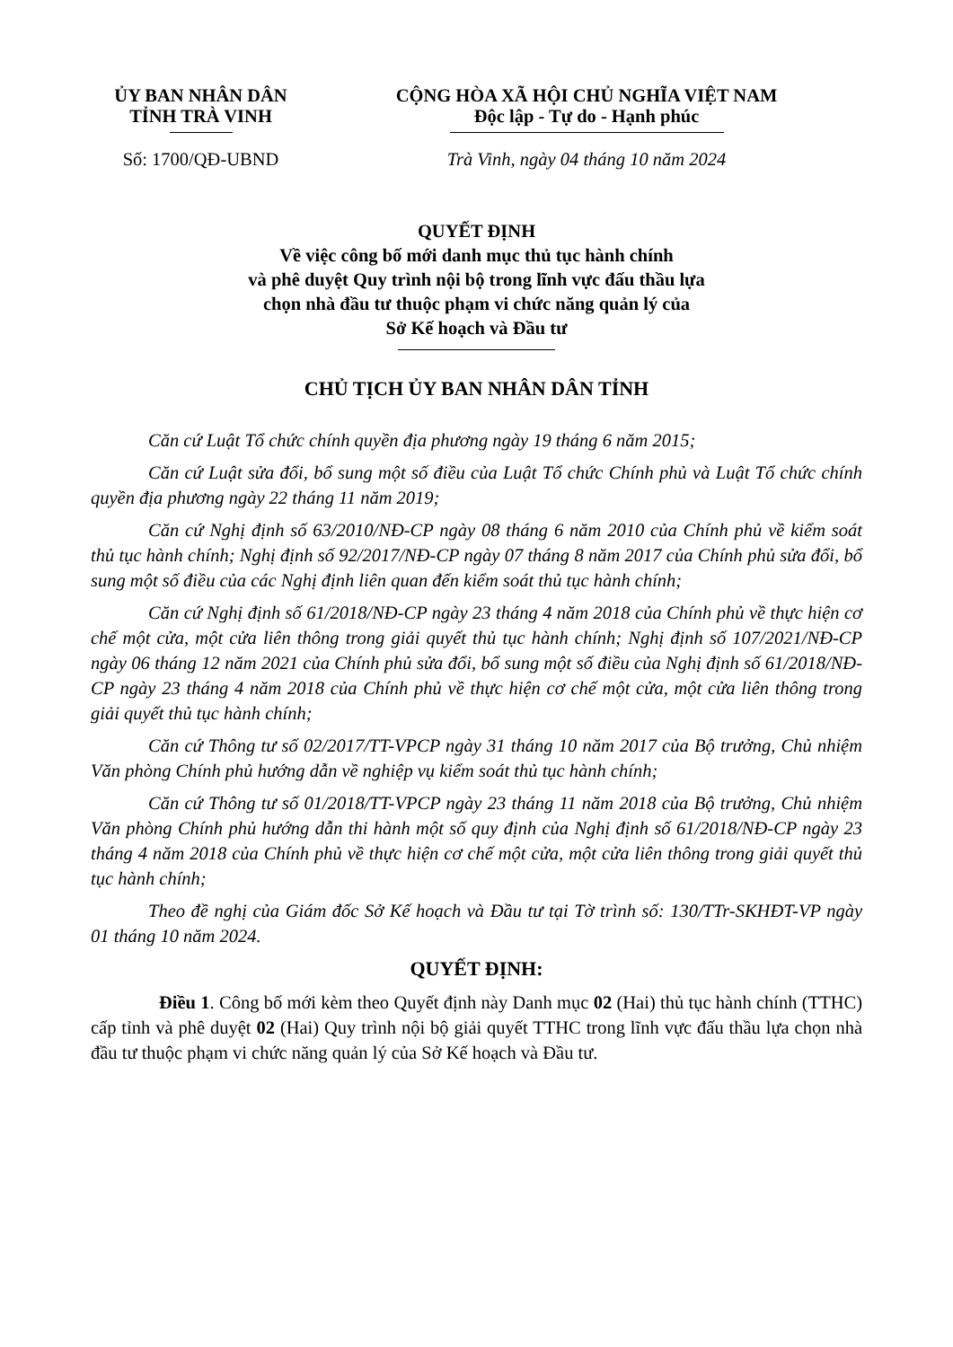ỦY BAN NHÂN DÂN
TỈNH TRÀ VINH
Số: 1700/QĐ-UBND
CỘNG HÒA XÃ HỘI CHỦ NGHĨA VIỆT NAM
Độc lập - Tự do - Hạnh phúc
Trà Vinh, ngày 04 tháng 10 năm 2024
QUYẾT ĐỊNH
Về việc công bố mới danh mục thủ tục hành chính
và phê duyệt Quy trình nội bộ trong lĩnh vực đấu thầu lựa
chọn nhà đầu tư thuộc phạm vi chức năng quản lý của
Sở Kế hoạch và Đầu tư
CHỦ TỊCH ỦY BAN NHÂN DÂN TỈNH
Căn cứ Luật Tổ chức chính quyền địa phương ngày 19 tháng 6 năm 2015;
Căn cứ Luật sửa đổi, bổ sung một số điều của Luật Tổ chức Chính phủ và Luật Tổ chức chính quyền địa phương ngày 22 tháng 11 năm 2019;
Căn cứ Nghị định số 63/2010/NĐ-CP ngày 08 tháng 6 năm 2010 của Chính phủ về kiểm soát thủ tục hành chính; Nghị định số 92/2017/NĐ-CP ngày 07 tháng 8 năm 2017 của Chính phủ sửa đổi, bổ sung một số điều của các Nghị định liên quan đến kiểm soát thủ tục hành chính;
Căn cứ Nghị định số 61/2018/NĐ-CP ngày 23 tháng 4 năm 2018 của Chính phủ về thực hiện cơ chế một cửa, một cửa liên thông trong giải quyết thủ tục hành chính; Nghị định số 107/2021/NĐ-CP ngày 06 tháng 12 năm 2021 của Chính phủ sửa đổi, bổ sung một số điều của Nghị định số 61/2018/NĐ-CP ngày 23 tháng 4 năm 2018 của Chính phủ về thực hiện cơ chế một cửa, một cửa liên thông trong giải quyết thủ tục hành chính;
Căn cứ Thông tư số 02/2017/TT-VPCP ngày 31 tháng 10 năm 2017 của Bộ trưởng, Chủ nhiệm Văn phòng Chính phủ hướng dẫn về nghiệp vụ kiểm soát thủ tục hành chính;
Căn cứ Thông tư số 01/2018/TT-VPCP ngày 23 tháng 11 năm 2018 của Bộ trưởng, Chủ nhiệm Văn phòng Chính phủ hướng dẫn thi hành một số quy định của Nghị định số 61/2018/NĐ-CP ngày 23 tháng 4 năm 2018 của Chính phủ về thực hiện cơ chế một cửa, một cửa liên thông trong giải quyết thủ tục hành chính;
Theo đề nghị của Giám đốc Sở Kế hoạch và Đầu tư tại Tờ trình số: 130/TTr-SKHĐT-VP ngày 01 tháng 10 năm 2024.
QUYẾT ĐỊNH:
Điều 1. Công bố mới kèm theo Quyết định này Danh mục 02 (Hai) thủ tục hành chính (TTHC) cấp tỉnh và phê duyệt 02 (Hai) Quy trình nội bộ giải quyết TTHC trong lĩnh vực đấu thầu lựa chọn nhà đầu tư thuộc phạm vi chức năng quản lý của Sở Kế hoạch và Đầu tư.